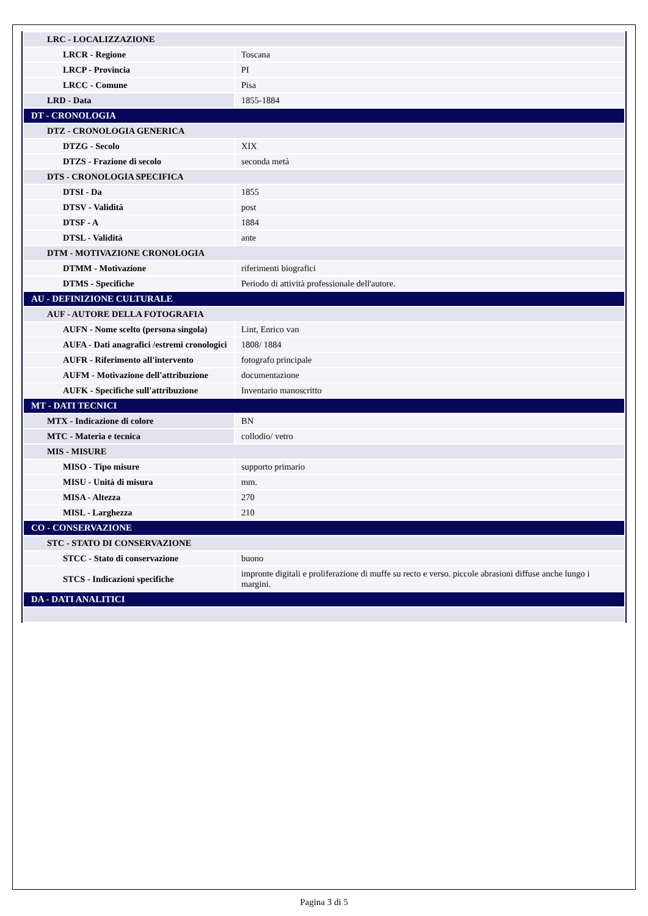| LRC - LOCALIZZAZIONE | |
| LRCR - Regione | Toscana |
| LRCP - Provincia | PI |
| LRCC - Comune | Pisa |
| LRD - Data | 1855-1884 |
| DT - CRONOLOGIA | |
| DTZ - CRONOLOGIA GENERICA | |
| DTZG - Secolo | XIX |
| DTZS - Frazione di secolo | seconda metà |
| DTS - CRONOLOGIA SPECIFICA | |
| DTSI - Da | 1855 |
| DTSV - Validità | post |
| DTSF - A | 1884 |
| DTSL - Validità | ante |
| DTM - MOTIVAZIONE CRONOLOGIA | |
| DTMM - Motivazione | riferimenti biografici |
| DTMS - Specifiche | Periodo di attività professionale dell'autore. |
| AU - DEFINIZIONE CULTURALE | |
| AUF - AUTORE DELLA FOTOGRAFIA | |
| AUFN - Nome scelto (persona singola) | Lint, Enrico van |
| AUFA - Dati anagrafici /estremi cronologici | 1808/ 1884 |
| AUFR - Riferimento all'intervento | fotografo principale |
| AUFM - Motivazione dell'attribuzione | documentazione |
| AUFK - Specifiche sull'attribuzione | Inventario manoscritto |
| MT - DATI TECNICI | |
| MTX - Indicazione di colore | BN |
| MTC - Materia e tecnica | collodio/ vetro |
| MIS - MISURE | |
| MISO - Tipo misure | supporto primario |
| MISU - Unità di misura | mm. |
| MISA - Altezza | 270 |
| MISL - Larghezza | 210 |
| CO - CONSERVAZIONE | |
| STC - STATO DI CONSERVAZIONE | |
| STCC - Stato di conservazione | buono |
| STCS - Indicazioni specifiche | impronte digitali e proliferazione di muffe su recto e verso. piccole abrasioni diffuse anche lungo i margini. |
| DA - DATI ANALITICI | |
Pagina 3 di 5